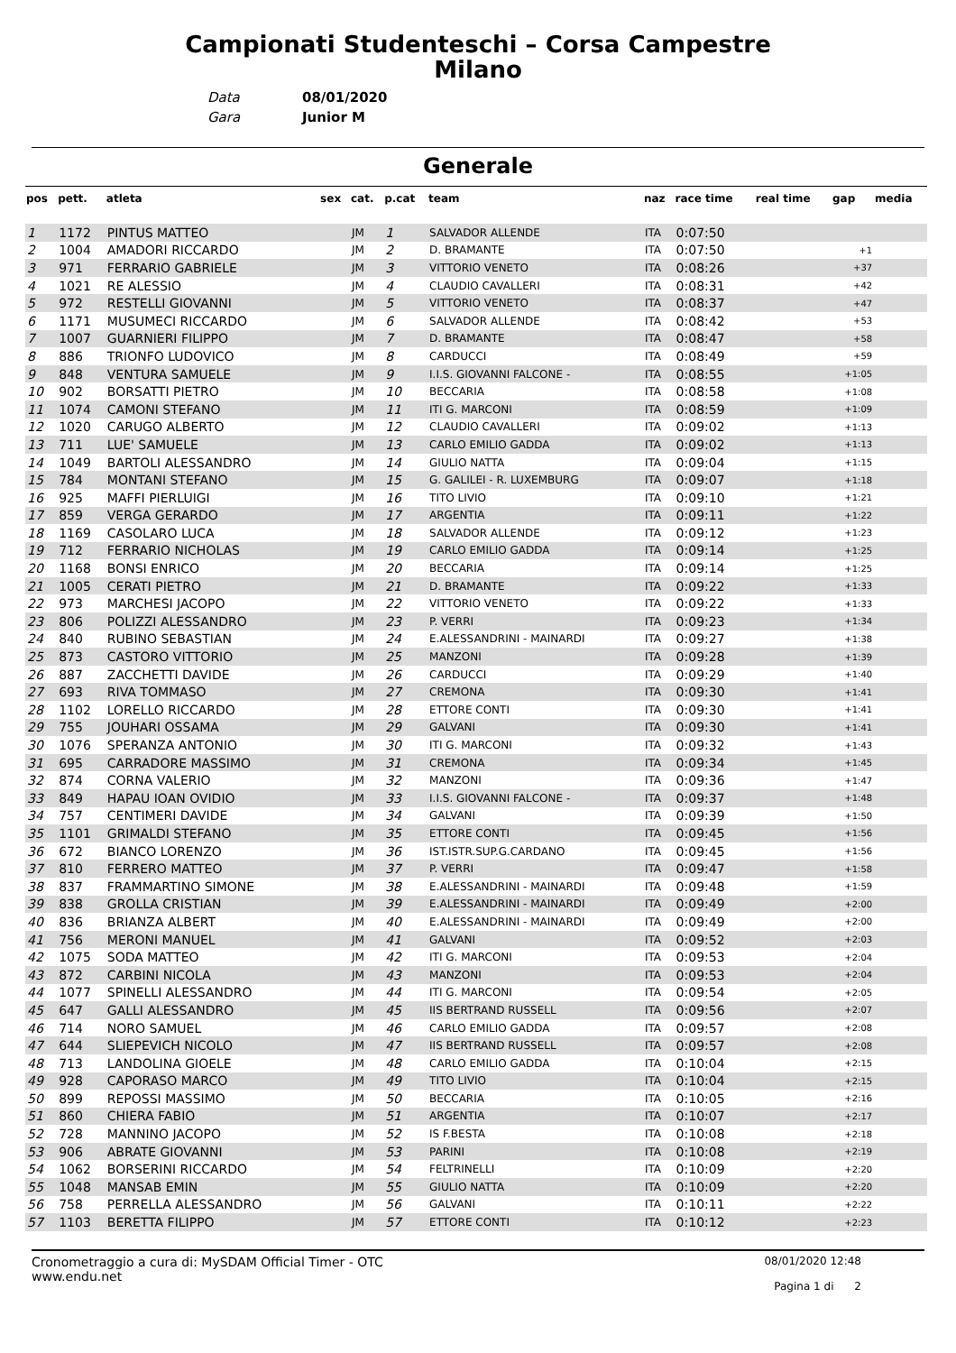Campionati Studenteschi – Corsa Campestre Milano
Data 08/01/2020
Gara Junior M
Generale
| pos | pett. | atleta | sex | cat. | p.cat | team | naz | race time | real time | gap | media |
| --- | --- | --- | --- | --- | --- | --- | --- | --- | --- | --- | --- |
| 1 | 1172 | PINTUS MATTEO | | JM | 1 | SALVADOR ALLENDE | ITA | 0:07:50 | | | |
| 2 | 1004 | AMADORI RICCARDO | | JM | 2 | D. BRAMANTE | ITA | 0:07:50 | | +1 | |
| 3 | 971 | FERRARIO GABRIELE | | JM | 3 | VITTORIO VENETO | ITA | 0:08:26 | | +37 | |
| 4 | 1021 | RE ALESSIO | | JM | 4 | CLAUDIO CAVALLERI | ITA | 0:08:31 | | +42 | |
| 5 | 972 | RESTELLI GIOVANNI | | JM | 5 | VITTORIO VENETO | ITA | 0:08:37 | | +47 | |
| 6 | 1171 | MUSUMECI RICCARDO | | JM | 6 | SALVADOR ALLENDE | ITA | 0:08:42 | | +53 | |
| 7 | 1007 | GUARNIERI FILIPPO | | JM | 7 | D. BRAMANTE | ITA | 0:08:47 | | +58 | |
| 8 | 886 | TRIONFO LUDOVICO | | JM | 8 | CARDUCCI | ITA | 0:08:49 | | +59 | |
| 9 | 848 | VENTURA SAMUELE | | JM | 9 | I.I.S. GIOVANNI FALCONE - | ITA | 0:08:55 | | +1:05 | |
| 10 | 902 | BORSATTI PIETRO | | JM | 10 | BECCARIA | ITA | 0:08:58 | | +1:08 | |
| 11 | 1074 | CAMONI STEFANO | | JM | 11 | ITI G. MARCONI | ITA | 0:08:59 | | +1:09 | |
| 12 | 1020 | CARUGO ALBERTO | | JM | 12 | CLAUDIO CAVALLERI | ITA | 0:09:02 | | +1:13 | |
| 13 | 711 | LUE' SAMUELE | | JM | 13 | CARLO EMILIO GADDA | ITA | 0:09:02 | | +1:13 | |
| 14 | 1049 | BARTOLI ALESSANDRO | | JM | 14 | GIULIO NATTA | ITA | 0:09:04 | | +1:15 | |
| 15 | 784 | MONTANI STEFANO | | JM | 15 | G. GALILEI - R. LUXEMBURG | ITA | 0:09:07 | | +1:18 | |
| 16 | 925 | MAFFI PIERLUIGI | | JM | 16 | TITO LIVIO | ITA | 0:09:10 | | +1:21 | |
| 17 | 859 | VERGA GERARDO | | JM | 17 | ARGENTIA | ITA | 0:09:11 | | +1:22 | |
| 18 | 1169 | CASOLARO LUCA | | JM | 18 | SALVADOR ALLENDE | ITA | 0:09:12 | | +1:23 | |
| 19 | 712 | FERRARIO NICHOLAS | | JM | 19 | CARLO EMILIO GADDA | ITA | 0:09:14 | | +1:25 | |
| 20 | 1168 | BONSI ENRICO | | JM | 20 | BECCARIA | ITA | 0:09:14 | | +1:25 | |
| 21 | 1005 | CERATI PIETRO | | JM | 21 | D. BRAMANTE | ITA | 0:09:22 | | +1:33 | |
| 22 | 973 | MARCHESI JACOPO | | JM | 22 | VITTORIO VENETO | ITA | 0:09:22 | | +1:33 | |
| 23 | 806 | POLIZZI ALESSANDRO | | JM | 23 | P. VERRI | ITA | 0:09:23 | | +1:34 | |
| 24 | 840 | RUBINO SEBASTIAN | | JM | 24 | E.ALESSANDRINI - MAINARDI | ITA | 0:09:27 | | +1:38 | |
| 25 | 873 | CASTORO VITTORIO | | JM | 25 | MANZONI | ITA | 0:09:28 | | +1:39 | |
| 26 | 887 | ZACCHETTI DAVIDE | | JM | 26 | CARDUCCI | ITA | 0:09:29 | | +1:40 | |
| 27 | 693 | RIVA TOMMASO | | JM | 27 | CREMONA | ITA | 0:09:30 | | +1:41 | |
| 28 | 1102 | LORELLO RICCARDO | | JM | 28 | ETTORE CONTI | ITA | 0:09:30 | | +1:41 | |
| 29 | 755 | JOUHARI OSSAMA | | JM | 29 | GALVANI | ITA | 0:09:30 | | +1:41 | |
| 30 | 1076 | SPERANZA ANTONIO | | JM | 30 | ITI G. MARCONI | ITA | 0:09:32 | | +1:43 | |
| 31 | 695 | CARRADORE MASSIMO | | JM | 31 | CREMONA | ITA | 0:09:34 | | +1:45 | |
| 32 | 874 | CORNA VALERIO | | JM | 32 | MANZONI | ITA | 0:09:36 | | +1:47 | |
| 33 | 849 | HAPAU IOAN OVIDIO | | JM | 33 | I.I.S. GIOVANNI FALCONE - | ITA | 0:09:37 | | +1:48 | |
| 34 | 757 | CENTIMERI DAVIDE | | JM | 34 | GALVANI | ITA | 0:09:39 | | +1:50 | |
| 35 | 1101 | GRIMALDI STEFANO | | JM | 35 | ETTORE CONTI | ITA | 0:09:45 | | +1:56 | |
| 36 | 672 | BIANCO LORENZO | | JM | 36 | IST.ISTR.SUP.G.CARDANO | ITA | 0:09:45 | | +1:56 | |
| 37 | 810 | FERRERO MATTEO | | JM | 37 | P. VERRI | ITA | 0:09:47 | | +1:58 | |
| 38 | 837 | FRAMMARTINO SIMONE | | JM | 38 | E.ALESSANDRINI - MAINARDI | ITA | 0:09:48 | | +1:59 | |
| 39 | 838 | GROLLA CRISTIAN | | JM | 39 | E.ALESSANDRINI - MAINARDI | ITA | 0:09:49 | | +2:00 | |
| 40 | 836 | BRIANZA ALBERT | | JM | 40 | E.ALESSANDRINI - MAINARDI | ITA | 0:09:49 | | +2:00 | |
| 41 | 756 | MERONI MANUEL | | JM | 41 | GALVANI | ITA | 0:09:52 | | +2:03 | |
| 42 | 1075 | SODA MATTEO | | JM | 42 | ITI G. MARCONI | ITA | 0:09:53 | | +2:04 | |
| 43 | 872 | CARBINI NICOLA | | JM | 43 | MANZONI | ITA | 0:09:53 | | +2:04 | |
| 44 | 1077 | SPINELLI ALESSANDRO | | JM | 44 | ITI G. MARCONI | ITA | 0:09:54 | | +2:05 | |
| 45 | 647 | GALLI ALESSANDRO | | JM | 45 | IIS BERTRAND RUSSELL | ITA | 0:09:56 | | +2:07 | |
| 46 | 714 | NORO SAMUEL | | JM | 46 | CARLO EMILIO GADDA | ITA | 0:09:57 | | +2:08 | |
| 47 | 644 | SLIEPEVICH NICOLO | | JM | 47 | IIS BERTRAND RUSSELL | ITA | 0:09:57 | | +2:08 | |
| 48 | 713 | LANDOLINA GIOELE | | JM | 48 | CARLO EMILIO GADDA | ITA | 0:10:04 | | +2:15 | |
| 49 | 928 | CAPORASO MARCO | | JM | 49 | TITO LIVIO | ITA | 0:10:04 | | +2:15 | |
| 50 | 899 | REPOSSI MASSIMO | | JM | 50 | BECCARIA | ITA | 0:10:05 | | +2:16 | |
| 51 | 860 | CHIERA FABIO | | JM | 51 | ARGENTIA | ITA | 0:10:07 | | +2:17 | |
| 52 | 728 | MANNINO JACOPO | | JM | 52 | IS F.BESTA | ITA | 0:10:08 | | +2:18 | |
| 53 | 906 | ABRATE GIOVANNI | | JM | 53 | PARINI | ITA | 0:10:08 | | +2:19 | |
| 54 | 1062 | BORSERINI RICCARDO | | JM | 54 | FELTRINELLI | ITA | 0:10:09 | | +2:20 | |
| 55 | 1048 | MANSAB EMIN | | JM | 55 | GIULIO NATTA | ITA | 0:10:09 | | +2:20 | |
| 56 | 758 | PERRELLA ALESSANDRO | | JM | 56 | GALVANI | ITA | 0:10:11 | | +2:22 | |
| 57 | 1103 | BERETTA FILIPPO | | JM | 57 | ETTORE CONTI | ITA | 0:10:12 | | +2:23 | |
Cronometraggio a cura di: MySDAM Official Timer - OTC
www.endu.net
08/01/2020 12:48
Pagina 1 di 2